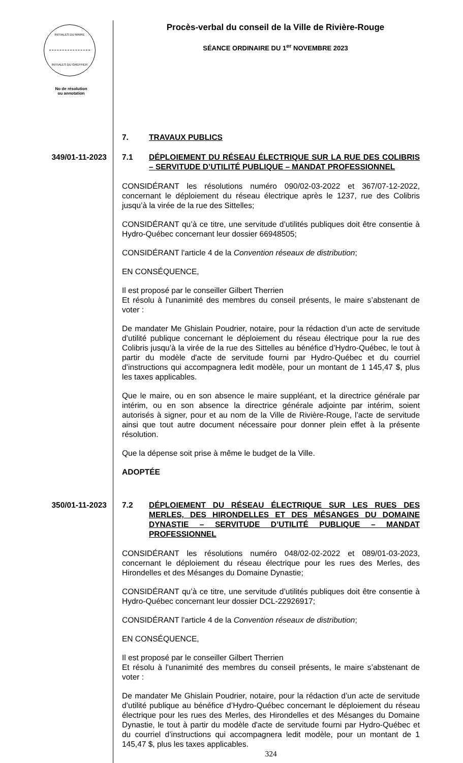INITIALES DU MAIRE
INITIALES DU GREFFIER
No de résolution
ou annotation
Procès-verbal du conseil de la Ville de Rivière-Rouge
SÉANCE ORDINAIRE DU 1<sup>er</sup> NOVEMBRE 2023
7. TRAVAUX PUBLICS
349/01-11-2023 7.1 DÉPLOIEMENT DU RÉSEAU ÉLECTRIQUE SUR LA RUE DES COLIBRIS – SERVITUDE D’UTILITÉ PUBLIQUE – MANDAT PROFESSIONNEL
CONSIDÉRANT les résolutions numéro 090/02-03-2022 et 367/07-12-2022, concernant le déploiement du réseau électrique après le 1237, rue des Colibris jusqu’à la virée de la rue des Sittelles;
CONSIDÉRANT qu’à ce titre, une servitude d’utilités publiques doit être consentie à Hydro-Québec concernant leur dossier 66948505;
CONSIDÉRANT l'article 4 de la Convention réseaux de distribution;
EN CONSÉQUENCE,
Il est proposé par le conseiller Gilbert Therrien
Et résolu à l'unanimité des membres du conseil présents, le maire s’abstenant de voter :
De mandater Me Ghislain Poudrier, notaire, pour la rédaction d’un acte de servitude d’utilité publique concernant le déploiement du réseau électrique pour la rue des Colibris jusqu’à la virée de la rue des Sittelles au bénéfice d’Hydro-Québec, le tout à partir du modèle d'acte de servitude fourni par Hydro-Québec et du courriel d’instructions qui accompagnera ledit modèle, pour un montant de 1 145,47 $, plus les taxes applicables.
Que le maire, ou en son absence le maire suppléant, et la directrice générale par intérim, ou en son absence la directrice générale adjointe par intérim, soient autorisés à signer, pour et au nom de la Ville de Rivière-Rouge, l’acte de servitude ainsi que tout autre document nécessaire pour donner plein effet à la présente résolution.
Que la dépense soit prise à même le budget de la Ville.
ADOPTÉE
350/01-11-2023 7.2 DÉPLOIEMENT DU RÉSEAU ÉLECTRIQUE SUR LES RUES DES MERLES, DES HIRONDELLES ET DES MÉSANGES DU DOMAINE DYNASTIE – SERVITUDE D’UTILITÉ PUBLIQUE – MANDAT PROFESSIONNEL
CONSIDÉRANT les résolutions numéro 048/02-02-2022 et 089/01-03-2023, concernant le déploiement du réseau électrique pour les rues des Merles, des Hirondelles et des Mésanges du Domaine Dynastie;
CONSIDÉRANT qu’à ce titre, une servitude d’utilités publiques doit être consentie à Hydro-Québec concernant leur dossier DCL-22926917;
CONSIDÉRANT l'article 4 de la Convention réseaux de distribution;
EN CONSÉQUENCE,
Il est proposé par le conseiller Gilbert Therrien
Et résolu à l'unanimité des membres du conseil présents, le maire s’abstenant de voter :
De mandater Me Ghislain Poudrier, notaire, pour la rédaction d’un acte de servitude d’utilité publique au bénéfice d’Hydro-Québec concernant le déploiement du réseau électrique pour les rues des Merles, des Hirondelles et des Mésanges du Domaine Dynastie, le tout à partir du modèle d'acte de servitude fourni par Hydro-Québec et du courriel d’instructions qui accompagnera ledit modèle, pour un montant de 1 145,47 $, plus les taxes applicables.
324